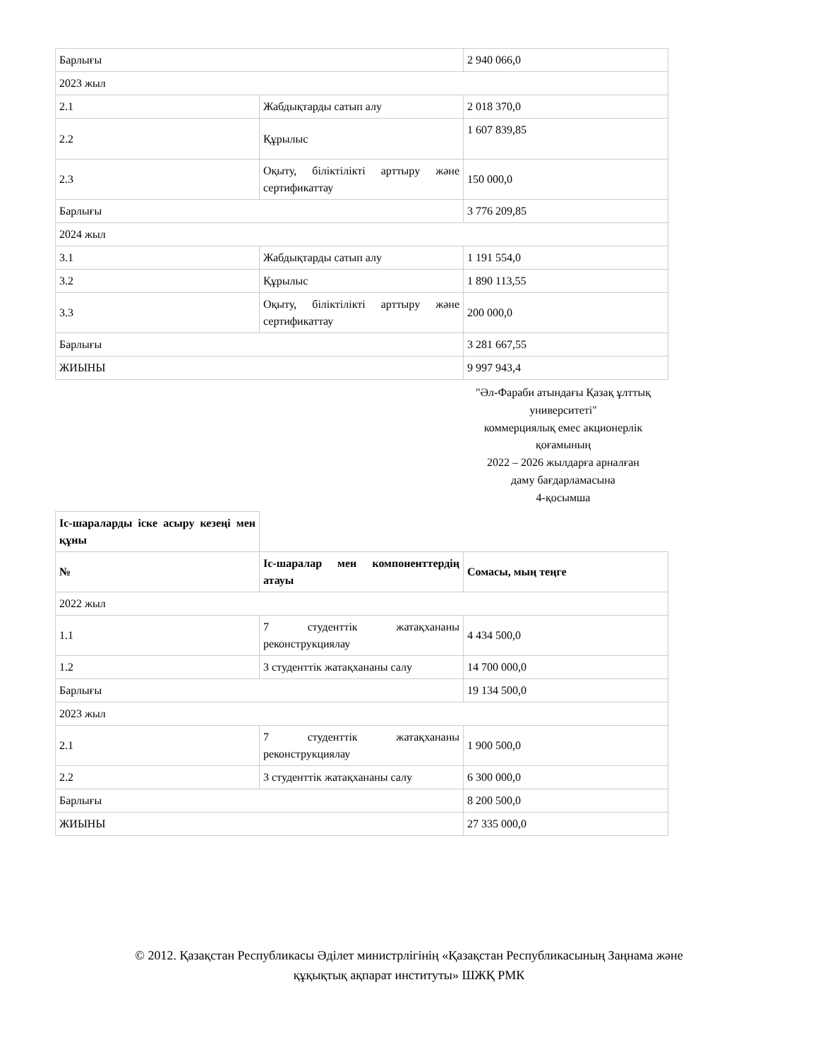| Барлығы | | 2 940 066,0 |
| 2023 жыл | | |
| 2.1 | Жабдықтарды сатып алу | 2 018 370,0 |
| 2.2 | Құрылыс | 1 607 839,85 |
| 2.3 | Оқыту, біліктілікті арттыру және сертификаттау | 150 000,0 |
| Барлығы | | 3 776 209,85 |
| 2024 жыл | | |
| 3.1 | Жабдықтарды сатып алу | 1 191 554,0 |
| 3.2 | Құрылыс | 1 890 113,55 |
| 3.3 | Оқыту, біліктілікті арттыру және сертификаттау | 200 000,0 |
| Барлығы | | 3 281 667,55 |
| ЖИЫНЫ | | 9 997 943,4 |
"Әл-Фараби атындағы Қазақ ұлттық университеті"
коммерциялық емес акционерлік қоғамының
2022 – 2026 жылдарға арналған
даму бағдарламасына
4-қосымша
| Іс-шараларды іске асыру кезеңі мен құны | | |
| № | Іс-шаралар мен компоненттердің атауы | Сомасы, мың теңге |
| 2022 жыл | | |
| 1.1 | 7 студенттік жатақхананы реконструкциялау | 4 434 500,0 |
| 1.2 | 3 студенттік жатақхананы салу | 14 700 000,0 |
| Барлығы | | 19 134 500,0 |
| 2023 жыл | | |
| 2.1 | 7 студенттік жатақхананы реконструкциялау | 1 900 500,0 |
| 2.2 | 3 студенттік жатақхананы салу | 6 300 000,0 |
| Барлығы | | 8 200 500,0 |
| ЖИЫНЫ | | 27 335 000,0 |
© 2012. Қазақстан Республикасы Әділет министрлігінің «Қазақстан Республикасының Заңнама және
құқықтық ақпарат институты» ШЖҚ РМК